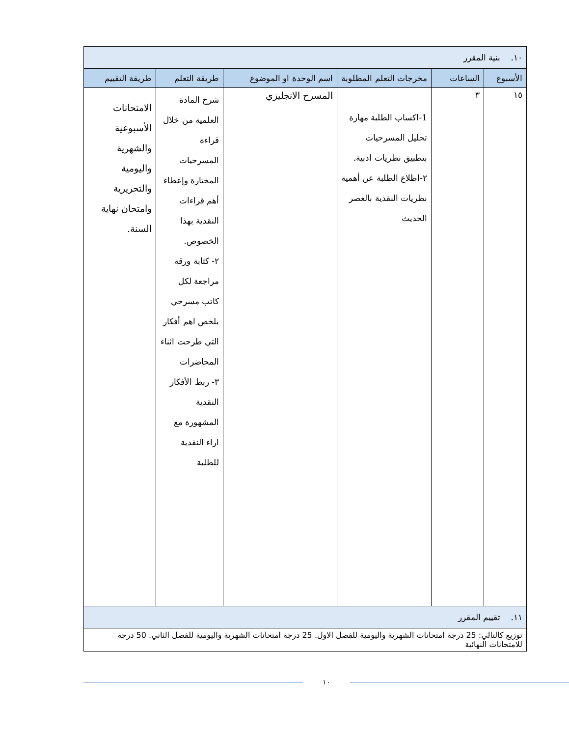| ١٠. بنية المقرر | | | | | |
| الأسبوع | الساعات | مخرجات التعلم المطلوبة | اسم الوحدة او الموضوع | طريقة التعلم | طريقة التقييم |
| ١٥ | ٣ | 1-اكساب الطلبة مهارة تحليل المسرحيات بتطبيق نظريات ادبية. ٢-اطلاع الطلبة عن أهمية نظريات النقدية بالعصر الحديث | المسرح الانجليزي | شرح المادة العلمية من خلال قراءة المسرحيات المختارة وإعطاء أهم قراءات النقدية بهذا الخصوص. ٢- كتابة ورقة مراجعة لكل كاتب مسرحي يلخص اهم أفكار التي طرحت اثناء المحاضرات ٣- ربط الأفكار النقدية المشهورة مع اراء النقدية للطلبة | الامتحانات الأسبوعية والشهرية واليومية والتحريرية وامتحان نهاية السنة. |
| ١١. تقييم المقرر | | | | | |
| توزيع كالتالي: 25 درجة امتحانات الشهرية واليومية للفصل الاول. 25 درجة امتحانات الشهرية واليومية للفصل الثاني. 50 درجة للامتحانات النهائية | | | | | |
١٠